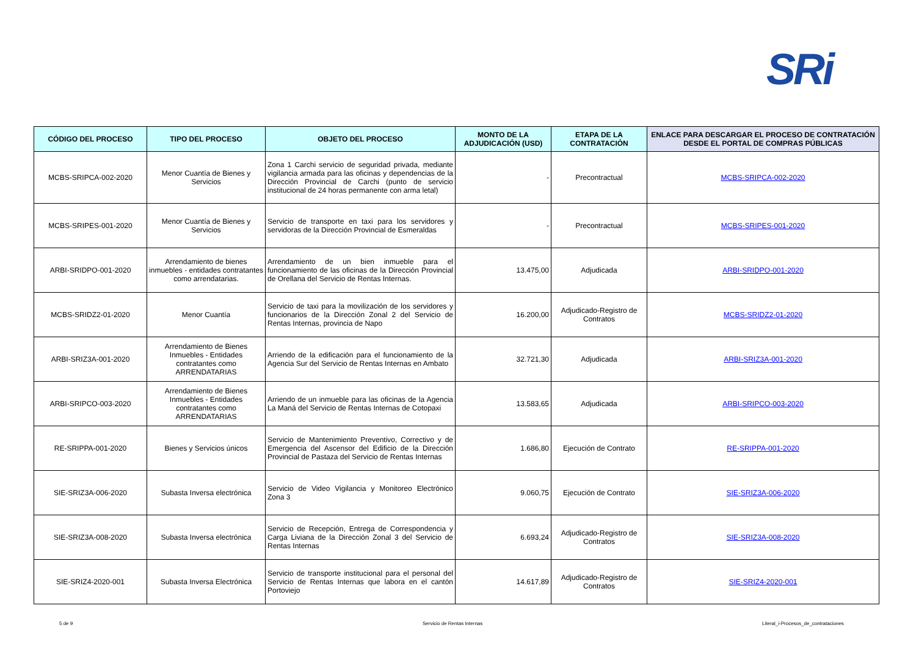SRi
| CÓDIGO DEL PROCESO | TIPO DEL PROCESO | OBJETO DEL PROCESO | MONTO DE LA ADJUDICACIÓN (USD) | ETAPA DE LA CONTRATACIÓN | ENLACE PARA DESCARGAR EL PROCESO DE CONTRATACIÓN DESDE EL PORTAL DE COMPRAS PÚBLICAS |
| --- | --- | --- | --- | --- | --- |
| MCBS-SRIPCA-002-2020 | Menor Cuantía de Bienes y Servicios | Zona 1 Carchi servicio de seguridad privada, mediante vigilancia armada para las oficinas y dependencias de la Dirección Provincial de Carchi (punto de servicio institucional de 24 horas permanente con arma letal) | - | Precontractual | MCBS-SRIPCA-002-2020 |
| MCBS-SRIPES-001-2020 | Menor Cuantía de Bienes y Servicios | Servicio de transporte en taxi para los servidores y servidoras de la Dirección Provincial de Esmeraldas | - | Precontractual | MCBS-SRIPES-001-2020 |
| ARBI-SRIDPO-001-2020 | Arrendamiento de bienes inmuebles - entidades contratantes como arrendatarias. | Arrendamiento de un bien inmueble para el funcionamiento de las oficinas de la Dirección Provincial de Orellana del Servicio de Rentas Internas. | 13.475,00 | Adjudicada | ARBI-SRIDPO-001-2020 |
| MCBS-SRIDZ2-01-2020 | Menor Cuantía | Servicio de taxi para la movilización de los servidores y funcionarios de la Dirección Zonal 2 del Servicio de Rentas Internas, provincia de Napo | 16.200,00 | Adjudicado-Registro de Contratos | MCBS-SRIDZ2-01-2020 |
| ARBI-SRIZ3A-001-2020 | Arrendamiento de Bienes Inmuebles - Entidades contratantes como ARRENDATARIAS | Arriendo de la edificación para el funcionamiento de la Agencia Sur del Servicio de Rentas Internas en Ambato | 32.721,30 | Adjudicada | ARBI-SRIZ3A-001-2020 |
| ARBI-SRIPCO-003-2020 | Arrendamiento de Bienes Inmuebles - Entidades contratantes como ARRENDATARIAS | Arriendo de un inmueble para las oficinas de la Agencia La Maná del Servicio de Rentas Internas de Cotopaxi | 13.583,65 | Adjudicada | ARBI-SRIPCO-003-2020 |
| RE-SRIPPA-001-2020 | Bienes y Servicios únicos | Servicio de Mantenimiento Preventivo, Correctivo y de Emergencia del Ascensor del Edificio de la Dirección Provincial de Pastaza del Servicio de Rentas Internas | 1.686,80 | Ejecución de Contrato | RE-SRIPPA-001-2020 |
| SIE-SRIZ3A-006-2020 | Subasta Inversa electrónica | Servicio de Video Vigilancia y Monitoreo Electrónico Zona 3 | 9.060,75 | Ejecución de Contrato | SIE-SRIZ3A-006-2020 |
| SIE-SRIZ3A-008-2020 | Subasta Inversa electrónica | Servicio de Recepción, Entrega de Correspondencia y Carga Liviana de la Dirección Zonal 3 del Servicio de Rentas Internas | 6.693,24 | Adjudicado-Registro de Contratos | SIE-SRIZ3A-008-2020 |
| SIE-SRIZ4-2020-001 | Subasta Inversa Electrónica | Servicio de transporte institucional para el personal del Servicio de Rentas Internas que labora en el cantón Portoviejo | 14.617,89 | Adjudicado-Registro de Contratos | SIE-SRIZ4-2020-001 |
5 de 9 Servicio de Rentas Internas
Literal_i-Procesos_de_contrataciones